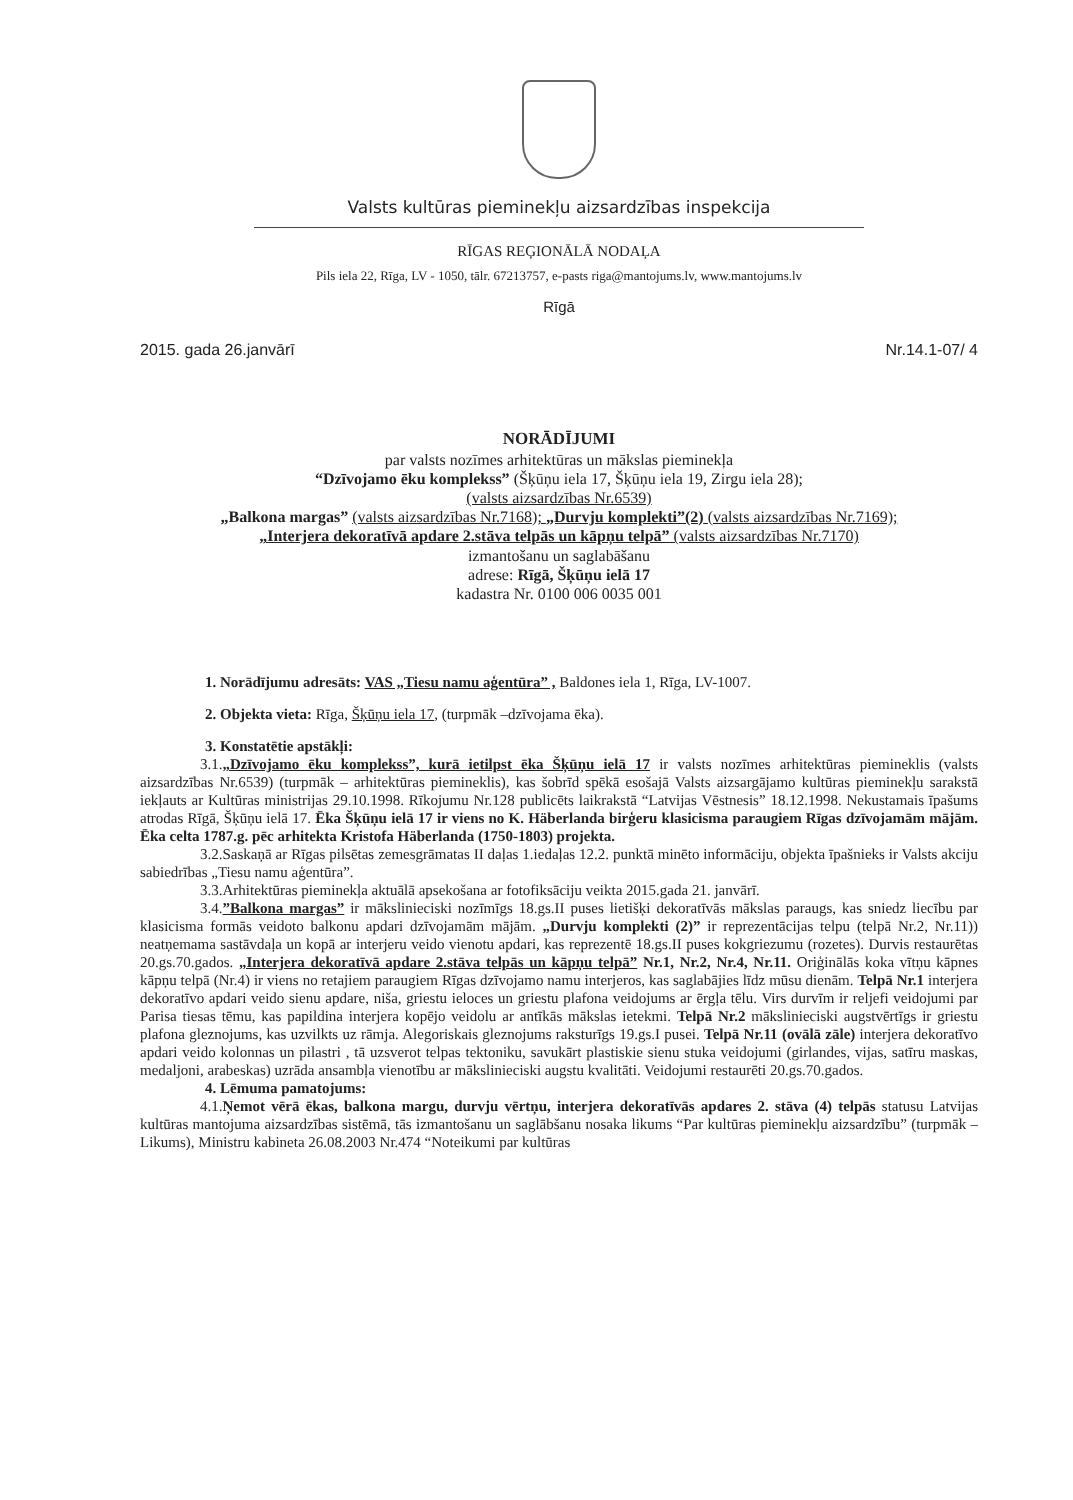Valsts kultūras pieminekļu aizsardzības inspekcija
RĪGAS REĢIONĀLĀ NODAĻA
Pils iela 22, Rīga, LV - 1050, tālr. 67213757, e-pasts riga@mantojums.lv, www.mantojums.lv
Rīgā
2015. gada 26.janvārī Nr.14.1-07/ 4
NORĀDĪJUMI
par valsts nozīmes arhitektūras un mākslas pieminekļa
“Dzīvojamo ēku komplekss” (Šķūņu iela 17, Šķūņu iela 19, Zirgu iela 28);
(valsts aizsardzības Nr.6539)
„Balkona margas” (valsts aizsardzības Nr.7168); „Durvju komplekti”(2) (valsts aizsardzības Nr.7169);
„Interjera dekoratīvā apdare 2.stāva telpās un kāpņu telpā” (valsts aizsardzības Nr.7170)
izmantošanu un saglabāšanu
adrese: Rīgā, Šķūņu ielā 17
kadastra Nr. 0100 006 0035 001
1. Norādījumu adresāts: VAS „Tiesu namu aģentūra” , Baldones iela 1, Rīga, LV-1007.
2. Objekta vieta: Rīga, Šķūņu iela 17, (turpmāk –dzīvojama ēka).
3. Konstatētie apstākļi:
3.1.„Dzīvojamo ēku komplekss”, kurā ietilpst ēka Šķūņu ielā 17 ir valsts nozīmes arhitektūras piemineklis (valsts aizsardzības Nr.6539) (turpmāk – arhitektūras piemineklis), kas šobrīd spēkā esošajā Valsts aizsargājamo kultūras pieminekļu sarakstā iekļauts ar Kultūras ministrijas 29.10.1998. Rīkojumu Nr.128 publicēts laikrakstā “Latvijas Vēstnesis” 18.12.1998. Nekustamais īpašums atrodas Rīgā, Šķūņu ielā 17. Ēka Šķūņu ielā 17 ir viens no K. Häberlanda birģeru klasicisma paraugiem Rīgas dzīvojamām mājām. Ēka celta 1787.g. pēc arhitekta Kristofa Häberlanda (1750-1803) projekta.
3.2.Saskaņā ar Rīgas pilsētas zemesgrāmatas II daļas 1.iedaļas 12.2. punktā minēto informāciju, objekta īpašnieks ir Valsts akciju sabiedrības „Tiesu namu aģentūra”.
3.3.Arhitektūras pieminekļa aktuālā apsekošana ar fotofiksāciju veikta 2015.gada 21. janvārī.
3.4.”Balkona margas” ir mākslinieciski nozīmīgs 18.gs.II puses lietišķi dekoratīvās mākslas paraugs, kas sniedz liecību par klasicisma formās veidoto balkonu apdari dzīvojamām mājām. „Durvju komplekti (2)” ir reprezentācijas telpu (telpā Nr.2, Nr.11)) neatņemama sastāvdaļa un kopā ar interjeru veido vienotu apdari, kas reprezentē 18.gs.II puses kokgriezumu (rozetes). Durvis restaurētas 20.gs.70.gados. „Interjera dekoratīvā apdare 2.stāva telpās un kāpņu telpā” Nr.1, Nr.2, Nr.4, Nr.11. Oriģinālās koka vītņu kāpnes kāpņu telpā (Nr.4) ir viens no retajiem paraugiem Rīgas dzīvojamo namu interjeros, kas saglabājies līdz mūsu dienām. Telpā Nr.1 interjera dekoratīvo apdari veido sienu apdare, niša, griestu ieloces un griestu plafona veidojums ar ērgļa tēlu. Virs durvīm ir reljefi veidojumi par Parisa tiesas tēmu, kas papildina interjera kopējo veidolu ar antīkās mākslas ietekmi. Telpā Nr.2 mākslinieciski augstvērtīgs ir griestu plafona gleznojums, kas uzvilkts uz rāmja. Alegoriskais gleznojums raksturīgs 19.gs.I pusei. Telpā Nr.11 (ovālā zāle) interjera dekoratīvo apdari veido kolonnas un pilastri , tā uzsverot telpas tektoniku, savukārt plastiskie sienu stuka veidojumi (girlandes, vijas, satīru maskas, medaljoni, arabeskas) uzrāda ansambļa vienotību ar mākslinieciski augstu kvalitāti. Veidojumi restaurēti 20.gs.70.gados.
4. Lēmuma pamatojums:
4.1.Ņemot vērā ēkas, balkona margu, durvju vērtņu, interjera dekoratīvās apdares 2. stāva (4) telpās statusu Latvijas kultūras mantojuma aizsardzības sistēmā, tās izmantošanu un saglābšanu nosaka likums “Par kultūras pieminekļu aizsardzību” (turpmāk – Likums), Ministru kabineta 26.08.2003 Nr.474 “Noteikumi par kultūras